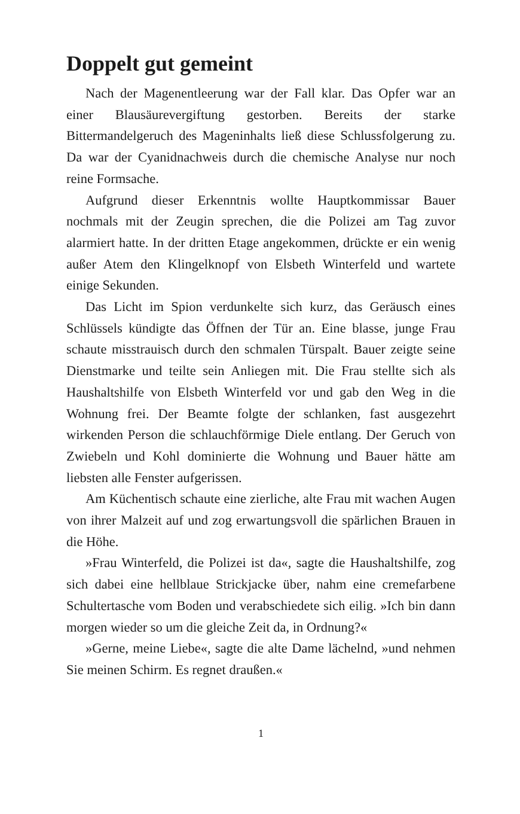Doppelt gut gemeint
Nach der Magenentleerung war der Fall klar. Das Opfer war an einer Blausäurevergiftung gestorben. Bereits der starke Bittermandelgeruch des Mageninhalts ließ diese Schlussfolgerung zu. Da war der Cyanidnachweis durch die chemische Analyse nur noch reine Formsache.
Aufgrund dieser Erkenntnis wollte Hauptkommissar Bauer nochmals mit der Zeugin sprechen, die die Polizei am Tag zuvor alarmiert hatte. In der dritten Etage angekommen, drückte er ein wenig außer Atem den Klingelknopf von Elsbeth Winterfeld und wartete einige Sekunden.
Das Licht im Spion verdunkelte sich kurz, das Geräusch eines Schlüssels kündigte das Öffnen der Tür an. Eine blasse, junge Frau schaute misstrauisch durch den schmalen Türspalt. Bauer zeigte seine Dienstmarke und teilte sein Anliegen mit. Die Frau stellte sich als Haushaltshilfe von Elsbeth Winterfeld vor und gab den Weg in die Wohnung frei. Der Beamte folgte der schlanken, fast ausgezehrt wirkenden Person die schlauchförmige Diele entlang. Der Geruch von Zwiebeln und Kohl dominierte die Wohnung und Bauer hätte am liebsten alle Fenster aufgerissen.
Am Küchentisch schaute eine zierliche, alte Frau mit wachen Augen von ihrer Malzeit auf und zog erwartungsvoll die spärlichen Brauen in die Höhe.
»Frau Winterfeld, die Polizei ist da«, sagte die Haushaltshilfe, zog sich dabei eine hellblaue Strickjacke über, nahm eine cremefarbene Schultertasche vom Boden und verabschiedete sich eilig. »Ich bin dann morgen wieder so um die gleiche Zeit da, in Ordnung?«
»Gerne, meine Liebe«, sagte die alte Dame lächelnd, »und nehmen Sie meinen Schirm. Es regnet draußen.«
1